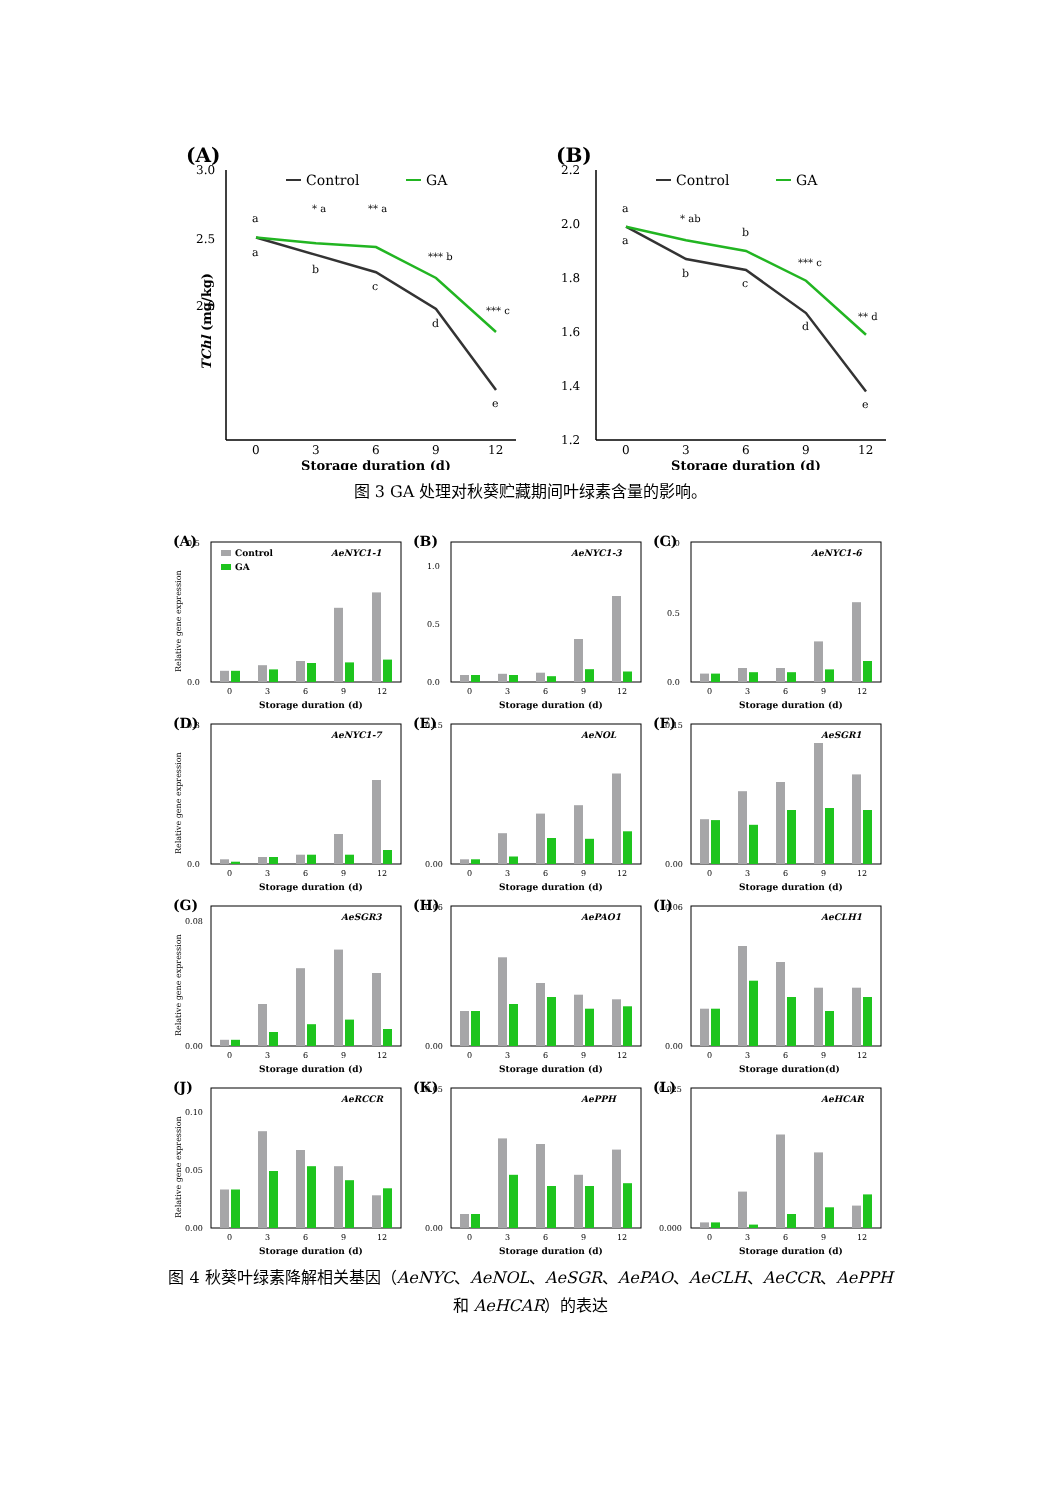(A)
3.0
2.5
2.0
TChl (mg/kg)
Control
GA
0
3
6
9
12
Storage duration (d)
a
a
* a
b
** a
c
*** b
d
*** c
e
(B)
2.2
2.0
1.8
1.6
1.4
1.2
Control
GA
0
3
6
9
12
Storage duration (d)
a
a
* ab
b
b
c
*** c
d
** d
e
图 3 GA 处理对秋葵贮藏期间叶绿素含量的影响。
(A)
Relative gene expression
0.5
0.0
AeNYC1-1
Control
GA
0
3
6
9
12
Storage duration (d)
(B)
1.0
0.5
0.0
AeNYC1-3
0
3
6
9
12
Storage duration (d)
(C)
1.0
0.5
0.0
AeNYC1-6
0
3
6
9
12
Storage duration (d)
(D)
Relative gene expression
0.3
0.0
AeNYC1-7
0
3
6
9
12
Storage duration (d)
(E)
0.15
0.00
AeNOL
0
3
6
9
12
Storage duration (d)
(F)
0.15
0.00
AeSGR1
0
3
6
9
12
Storage duration (d)
(G)
Relative gene expression
0.08
0.00
AeSGR3
0
3
6
9
12
Storage duration (d)
(H)
0.06
0.00
AePAO1
0
3
6
9
12
Storage duration (d)
(I)
0.06
0.00
AeCLH1
0
3
6
9
12
Storage duration(d)
(J)
Relative gene expression
0.10
0.05
0.00
AeRCCR
0
3
6
9
12
Storage duration (d)
(K)
0.05
0.00
AePPH
0
3
6
9
12
Storage duration (d)
(L)
0.025
0.000
AeHCAR
0
3
6
9
12
Storage duration (d)
图 4 秋葵叶绿素降解相关基因（AeNYC、AeNOL、AeSGR、AePAO、AeCLH、AeCCR、AePPH
和 AeHCAR）的表达